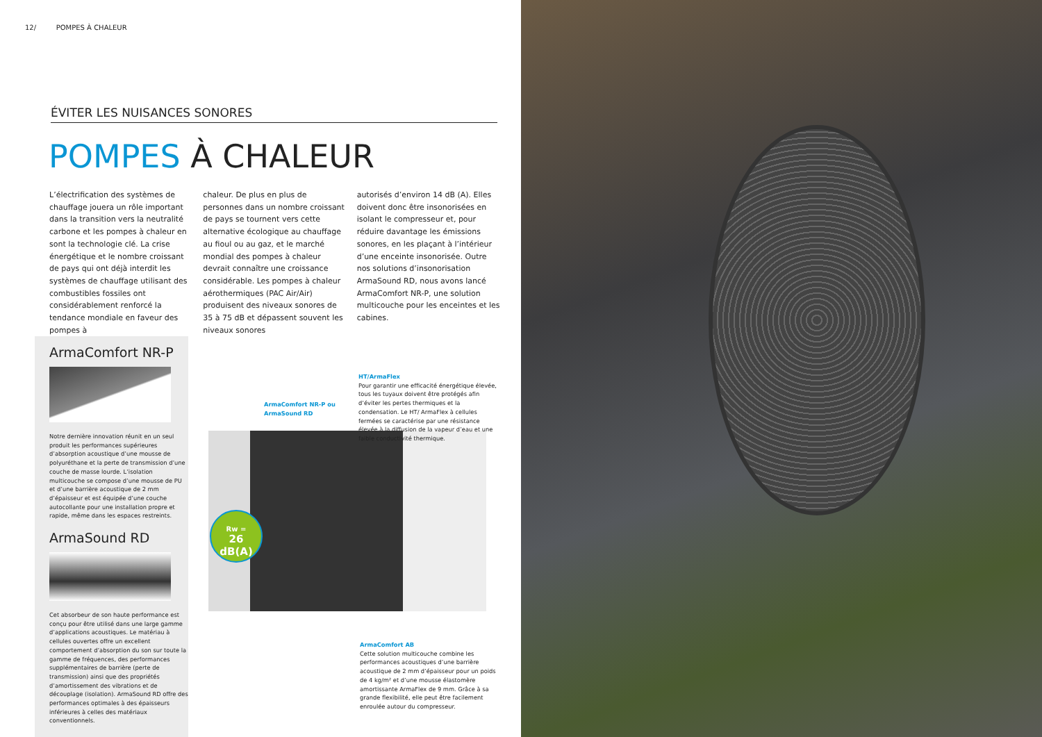12/ POMPES À CHALEUR
ÉVITER LES NUISANCES SONORES
POMPES À CHALEUR
L’électrification des systèmes de chauffage jouera un rôle important dans la transition vers la neutralité carbone et les pompes à chaleur en sont la technologie clé. La crise énergétique et le nombre croissant de pays qui ont déjà interdit les systèmes de chauffage utilisant des combustibles fossiles ont considérablement renforcé la tendance mondiale en faveur des pompes à
chaleur. De plus en plus de personnes dans un nombre croissant de pays se tournent vers cette alternative écologique au chauffage au fioul ou au gaz, et le marché mondial des pompes à chaleur devrait connaître une croissance considérable. Les pompes à chaleur aérothermiques (PAC Air/Air) produisent des niveaux sonores de 35 à 75 dB et dépassent souvent les niveaux sonores
autorisés d’environ 14 dB (A). Elles doivent donc être insonorisées en isolant le compresseur et, pour réduire davantage les émissions sonores, en les plaçant à l’intérieur d’une enceinte insonorisée. Outre nos solutions d’insonorisation ArmaSound RD, nous avons lancé ArmaComfort NR-P, une solution multicouche pour les enceintes et les cabines.
ArmaComfort NR-P
Notre dernière innovation réunit en un seul produit les performances supérieures d’absorption acoustique d’une mousse de polyuréthane et la perte de transmission d’une couche de masse lourde. L’isolation multicouche se compose d’une mousse de PU et d’une barrière acoustique de 2 mm d’épaisseur et est équipée d’une couche autocollante pour une installation propre et rapide, même dans les espaces restreints.
ArmaSound RD
Cet absorbeur de son haute performance est conçu pour être utilisé dans une large gamme d’applications acoustiques. Le matériau à cellules ouvertes offre un excellent comportement d’absorption du son sur toute la gamme de fréquences, des performances supplémentaires de barrière (perte de transmission) ainsi que des propriétés d’amortissement des vibrations et de découplage (isolation). ArmaSound RD offre des performances optimales à des épaisseurs inférieures à celles des matériaux conventionnels.
Rw =
26 dB(A)
ArmaComfort NR-P ou ArmaSound RD
HT/ArmaFlex
Pour garantir une efficacité énergétique élevée, tous les tuyaux doivent être protégés afin d’éviter les pertes thermiques et la condensation. Le HT/ ArmaFlex à cellules fermées se caractérise par une résistance élevée à la diffusion de la vapeur d’eau et une faible conductivité thermique.
ArmaComfort AB
Cette solution multicouche combine les performances acoustiques d’une barrière acoustique de 2 mm d’épaisseur pour un poids de 4 kg/m² et d’une mousse élastomère amortissante ArmaFlex de 9 mm. Grâce à sa grande flexibilité, elle peut être facilement enroulée autour du compresseur.